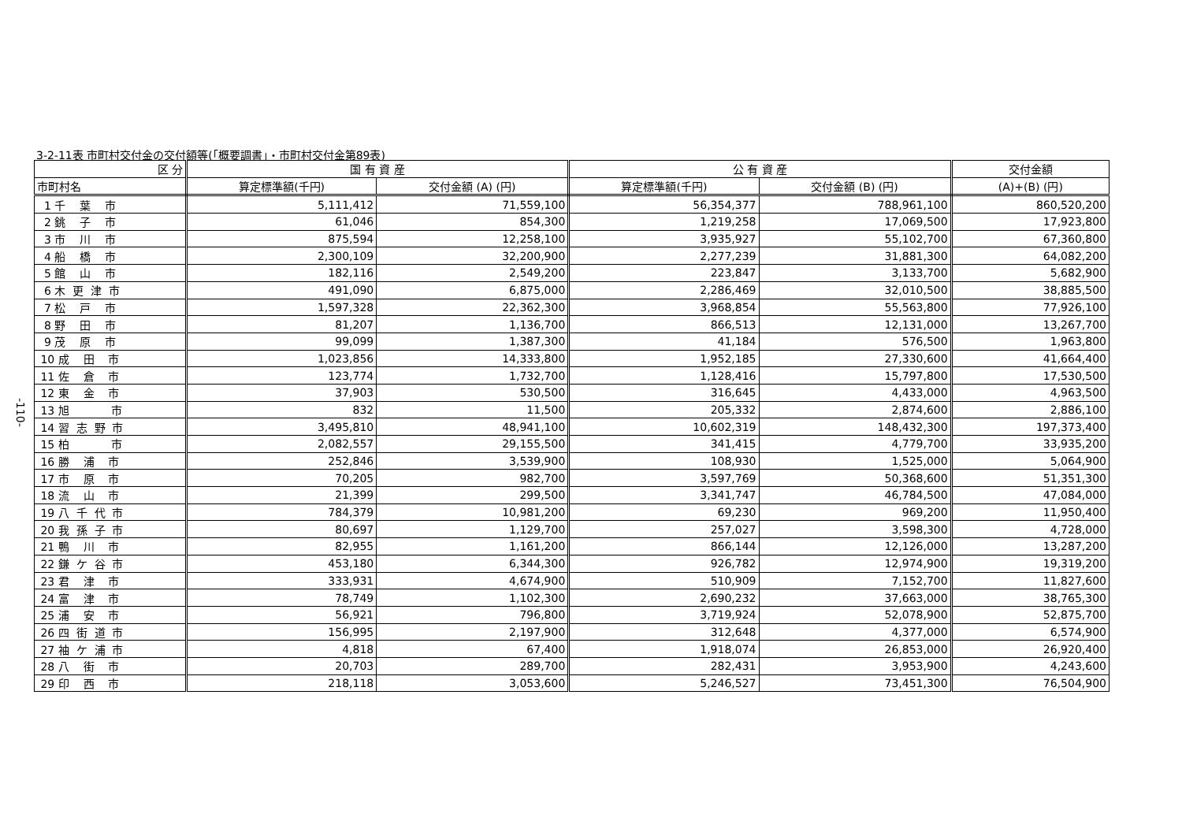3-2-11表 市町村交付金の交付額等(「概要調書」・市町村交付金第89表)
-110-
| 区 分 | 国 有 資 産 | | 公 有 資 産 | | 交付金額 |
| --- | --- | --- | --- | --- | --- |
| 市町村名 | 算定標準額(千円) | 交付金額 (A) (円) | 算定標準額(千円) | 交付金額 (B) (円) | (A)+(B) (円) |
| 1 千 葉 市 | 5,111,412 | 71,559,100 | 56,354,377 | 788,961,100 | 860,520,200 |
| 2 銚 子 市 | 61,046 | 854,300 | 1,219,258 | 17,069,500 | 17,923,800 |
| 3 市 川 市 | 875,594 | 12,258,100 | 3,935,927 | 55,102,700 | 67,360,800 |
| 4 船 橋 市 | 2,300,109 | 32,200,900 | 2,277,239 | 31,881,300 | 64,082,200 |
| 5 館 山 市 | 182,116 | 2,549,200 | 223,847 | 3,133,700 | 5,682,900 |
| 6 木 更 津 市 | 491,090 | 6,875,000 | 2,286,469 | 32,010,500 | 38,885,500 |
| 7 松 戸 市 | 1,597,328 | 22,362,300 | 3,968,854 | 55,563,800 | 77,926,100 |
| 8 野 田 市 | 81,207 | 1,136,700 | 866,513 | 12,131,000 | 13,267,700 |
| 9 茂 原 市 | 99,099 | 1,387,300 | 41,184 | 576,500 | 1,963,800 |
| 10 成 田 市 | 1,023,856 | 14,333,800 | 1,952,185 | 27,330,600 | 41,664,400 |
| 11 佐 倉 市 | 123,774 | 1,732,700 | 1,128,416 | 15,797,800 | 17,530,500 |
| 12 東 金 市 | 37,903 | 530,500 | 316,645 | 4,433,000 | 4,963,500 |
| 13 旭 市 | 832 | 11,500 | 205,332 | 2,874,600 | 2,886,100 |
| 14 習 志 野 市 | 3,495,810 | 48,941,100 | 10,602,319 | 148,432,300 | 197,373,400 |
| 15 柏 市 | 2,082,557 | 29,155,500 | 341,415 | 4,779,700 | 33,935,200 |
| 16 勝 浦 市 | 252,846 | 3,539,900 | 108,930 | 1,525,000 | 5,064,900 |
| 17 市 原 市 | 70,205 | 982,700 | 3,597,769 | 50,368,600 | 51,351,300 |
| 18 流 山 市 | 21,399 | 299,500 | 3,341,747 | 46,784,500 | 47,084,000 |
| 19 八 千 代 市 | 784,379 | 10,981,200 | 69,230 | 969,200 | 11,950,400 |
| 20 我 孫 子 市 | 80,697 | 1,129,700 | 257,027 | 3,598,300 | 4,728,000 |
| 21 鴨 川 市 | 82,955 | 1,161,200 | 866,144 | 12,126,000 | 13,287,200 |
| 22 鎌 ケ 谷 市 | 453,180 | 6,344,300 | 926,782 | 12,974,900 | 19,319,200 |
| 23 君 津 市 | 333,931 | 4,674,900 | 510,909 | 7,152,700 | 11,827,600 |
| 24 富 津 市 | 78,749 | 1,102,300 | 2,690,232 | 37,663,000 | 38,765,300 |
| 25 浦 安 市 | 56,921 | 796,800 | 3,719,924 | 52,078,900 | 52,875,700 |
| 26 四 街 道 市 | 156,995 | 2,197,900 | 312,648 | 4,377,000 | 6,574,900 |
| 27 袖 ケ 浦 市 | 4,818 | 67,400 | 1,918,074 | 26,853,000 | 26,920,400 |
| 28 八 街 市 | 20,703 | 289,700 | 282,431 | 3,953,900 | 4,243,600 |
| 29 印 西 市 | 218,118 | 3,053,600 | 5,246,527 | 73,451,300 | 76,504,900 |